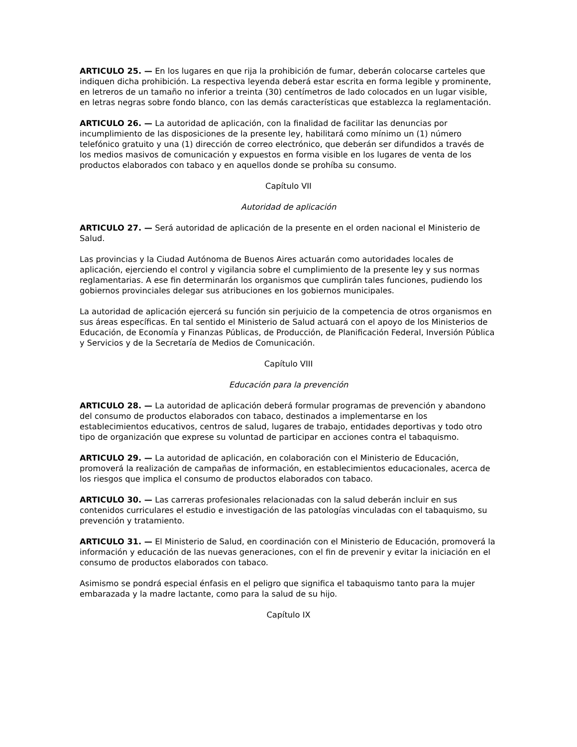ARTICULO 25. — En los lugares en que rija la prohibición de fumar, deberán colocarse carteles que indiquen dicha prohibición. La respectiva leyenda deberá estar escrita en forma legible y prominente, en letreros de un tamaño no inferior a treinta (30) centímetros de lado colocados en un lugar visible, en letras negras sobre fondo blanco, con las demás características que establezca la reglamentación.
ARTICULO 26. — La autoridad de aplicación, con la finalidad de facilitar las denuncias por incumplimiento de las disposiciones de la presente ley, habilitará como mínimo un (1) número telefónico gratuito y una (1) dirección de correo electrónico, que deberán ser difundidos a través de los medios masivos de comunicación y expuestos en forma visible en los lugares de venta de los productos elaborados con tabaco y en aquellos donde se prohíba su consumo.
Capítulo VII
Autoridad de aplicación
ARTICULO 27. — Será autoridad de aplicación de la presente en el orden nacional el Ministerio de Salud.
Las provincias y la Ciudad Autónoma de Buenos Aires actuarán como autoridades locales de aplicación, ejerciendo el control y vigilancia sobre el cumplimiento de la presente ley y sus normas reglamentarias. A ese fin determinarán los organismos que cumplirán tales funciones, pudiendo los gobiernos provinciales delegar sus atribuciones en los gobiernos municipales.
La autoridad de aplicación ejercerá su función sin perjuicio de la competencia de otros organismos en sus áreas específicas. En tal sentido el Ministerio de Salud actuará con el apoyo de los Ministerios de Educación, de Economía y Finanzas Públicas, de Producción, de Planificación Federal, Inversión Pública y Servicios y de la Secretaría de Medios de Comunicación.
Capítulo VIII
Educación para la prevención
ARTICULO 28. — La autoridad de aplicación deberá formular programas de prevención y abandono del consumo de productos elaborados con tabaco, destinados a implementarse en los establecimientos educativos, centros de salud, lugares de trabajo, entidades deportivas y todo otro tipo de organización que exprese su voluntad de participar en acciones contra el tabaquismo.
ARTICULO 29. — La autoridad de aplicación, en colaboración con el Ministerio de Educación, promoverá la realización de campañas de información, en establecimientos educacionales, acerca de los riesgos que implica el consumo de productos elaborados con tabaco.
ARTICULO 30. — Las carreras profesionales relacionadas con la salud deberán incluir en sus contenidos curriculares el estudio e investigación de las patologías vinculadas con el tabaquismo, su prevención y tratamiento.
ARTICULO 31. — El Ministerio de Salud, en coordinación con el Ministerio de Educación, promoverá la información y educación de las nuevas generaciones, con el fin de prevenir y evitar la iniciación en el consumo de productos elaborados con tabaco.
Asimismo se pondrá especial énfasis en el peligro que significa el tabaquismo tanto para la mujer embarazada y la madre lactante, como para la salud de su hijo.
Capítulo IX